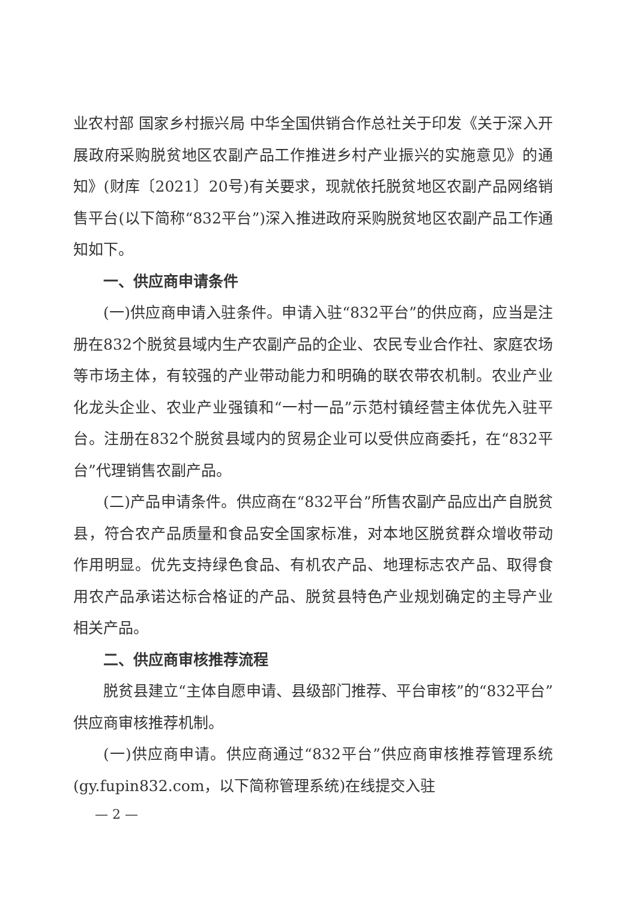业农村部 国家乡村振兴局 中华全国供销合作总社关于印发《关于深入开展政府采购脱贫地区农副产品工作推进乡村产业振兴的实施意见》的通知》(财库〔2021〕20号)有关要求，现就依托脱贫地区农副产品网络销售平台(以下简称“832平台”)深入推进政府采购脱贫地区农副产品工作通知如下。
一、供应商申请条件
(一)供应商申请入驻条件。申请入驻“832平台”的供应商，应当是注册在832个脱贫县域内生产农副产品的企业、农民专业合作社、家庭农场等市场主体，有较强的产业带动能力和明确的联农带农机制。农业产业化龙头企业、农业产业强镇和“一村一品”示范村镇经营主体优先入驻平台。注册在832个脱贫县域内的贸易企业可以受供应商委托，在“832平台”代理销售农副产品。
(二)产品申请条件。供应商在“832平台”所售农副产品应出产自脱贫县，符合农产品质量和食品安全国家标准，对本地区脱贫群众增收带动作用明显。优先支持绿色食品、有机农产品、地理标志农产品、取得食用农产品承诺达标合格证的产品、脱贫县特色产业规划确定的主导产业相关产品。
二、供应商审核推荐流程
脱贫县建立“主体自愿申请、县级部门推荐、平台审核”的“832平台”供应商审核推荐机制。
(一)供应商申请。供应商通过“832平台”供应商审核推荐管理系统(gy.fupin832.com，以下简称管理系统)在线提交入驻
— 2 —